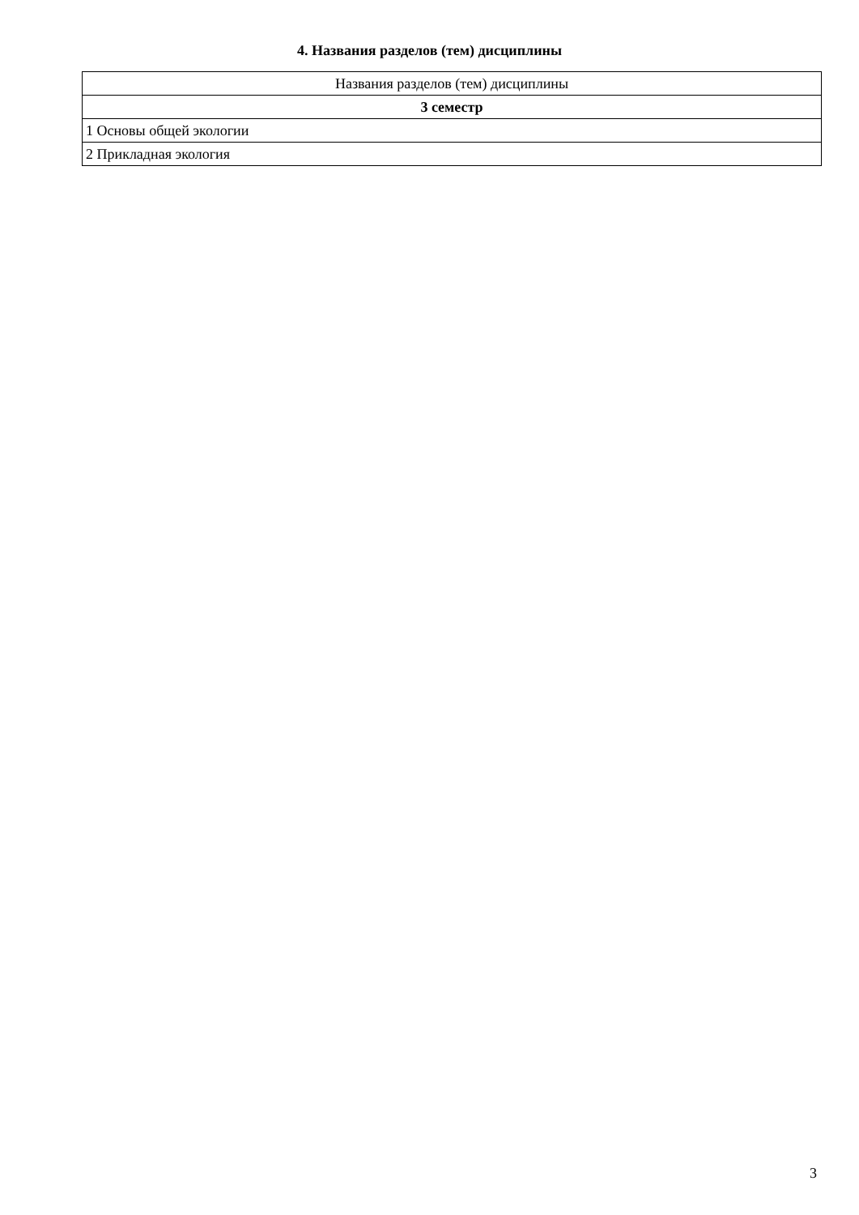4. Названия разделов (тем) дисциплины
| Названия разделов (тем) дисциплины |
| --- |
| 3 семестр |
| 1 Основы общей экологии |
| 2 Прикладная экология |
3